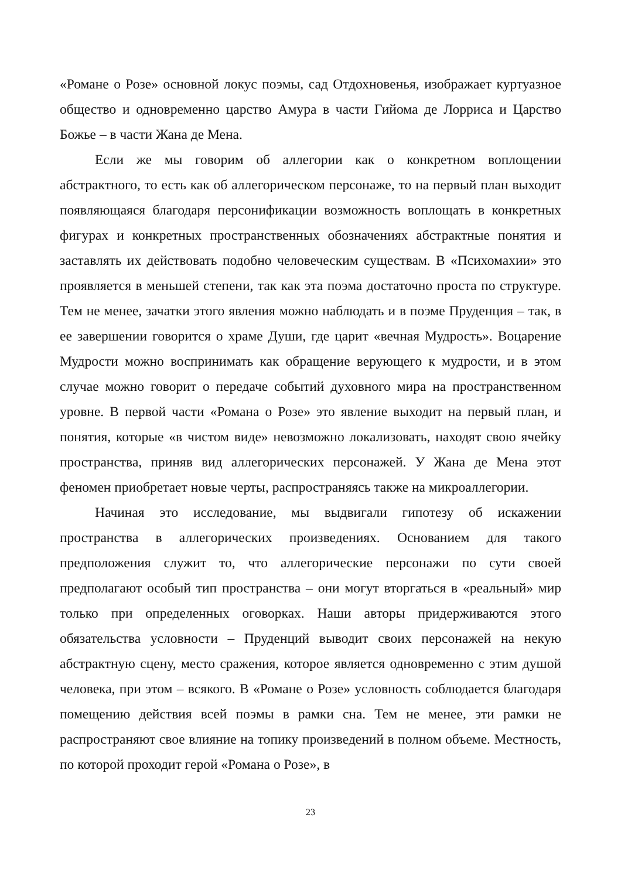«Романе о Розе» основной локус поэмы, сад Отдохновенья, изображает куртуазное общество и одновременно царство Амура в части Гийома де Лорриса и Царство Божье – в части Жана де Мена.
Если же мы говорим об аллегории как о конкретном воплощении абстрактного, то есть как об аллегорическом персонаже, то на первый план выходит появляющаяся благодаря персонификации возможность воплощать в конкретных фигурах и конкретных пространственных обозначениях абстрактные понятия и заставлять их действовать подобно человеческим существам. В «Психомахии» это проявляется в меньшей степени, так как эта поэма достаточно проста по структуре. Тем не менее, зачатки этого явления можно наблюдать и в поэме Пруденция – так, в ее завершении говорится о храме Души, где царит «вечная Мудрость». Воцарение Мудрости можно воспринимать как обращение верующего к мудрости, и в этом случае можно говорит о передаче событий духовного мира на пространственном уровне. В первой части «Романа о Розе» это явление выходит на первый план, и понятия, которые «в чистом виде» невозможно локализовать, находят свою ячейку пространства, приняв вид аллегорических персонажей. У Жана де Мена этот феномен приобретает новые черты, распространяясь также на микроаллегории.
Начиная это исследование, мы выдвигали гипотезу об искажении пространства в аллегорических произведениях. Основанием для такого предположения служит то, что аллегорические персонажи по сути своей предполагают особый тип пространства – они могут вторгаться в «реальный» мир только при определенных оговорках. Наши авторы придерживаются этого обязательства условности – Пруденций выводит своих персонажей на некую абстрактную сцену, место сражения, которое является одновременно с этим душой человека, при этом – всякого. В «Романе о Розе» условность соблюдается благодаря помещению действия всей поэмы в рамки сна. Тем не менее, эти рамки не распространяют свое влияние на топику произведений в полном объеме. Местность, по которой проходит герой «Романа о Розе», в
23